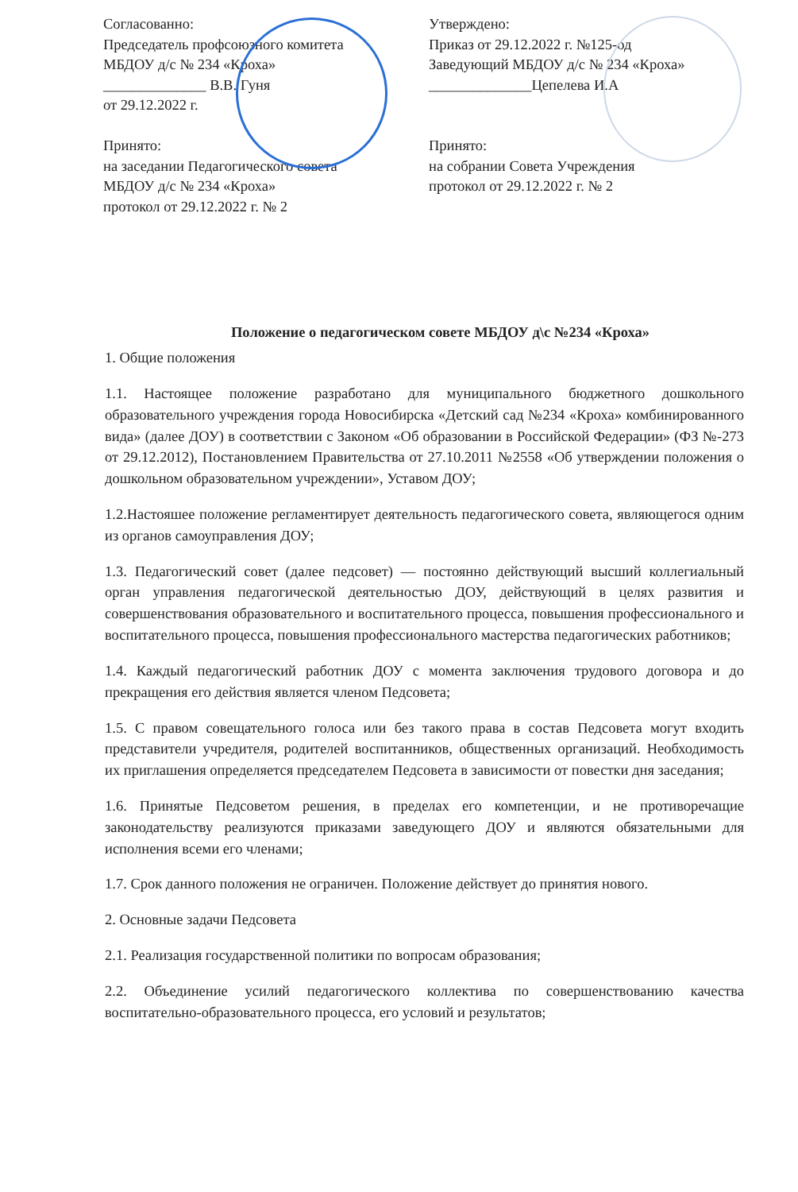Согласованно:
Председатель профсоюзного комитета
МБДОУ д/с № 234 «Кроха»
______________ В.В. Гуня
от 29.12.2022 г.
Принято:
на заседании Педагогического совета
МБДОУ д/с № 234 «Кроха»
протокол от 29.12.2022 г. № 2
Утверждено:
Приказ от 29.12.2022 г. №125-од
Заведующий МБДОУ д/с № 234 «Кроха»
______________Цепелева И.А
Принято:
на собрании Совета Учреждения
протокол от 29.12.2022 г. № 2
Положение о педагогическом совете МБДОУ д\с №234 «Кроха»
1. Общие положения
1.1. Настоящее положение разработано для муниципального бюджетного дошкольного образовательного учреждения города Новосибирска «Детский сад №234 «Кроха» комбинированного вида» (далее ДОУ) в соответствии с Законом «Об образовании в Российской Федерации» (ФЗ №-273 от 29.12.2012), Постановлением Правительства от 27.10.2011 №2558 «Об утверждении положения о дошкольном образовательном учреждении», Уставом ДОУ;
1.2.Настояшее положение регламентирует деятельность педагогического совета, являющегося одним из органов самоуправления ДОУ;
1.3. Педагогический совет (далее педсовет) — постоянно действующий высший коллегиальный орган управления педагогической деятельностью ДОУ, действующий в целях развития и совершенствования образовательного и воспитательного процесса, повышения профессионального и воспитательного процесса, повышения профессионального мастерства педагогических работников;
1.4. Каждый педагогический работник ДОУ с момента заключения трудового договора и до прекращения его действия является членом Педсовета;
1.5. С правом совещательного голоса или без такого права в состав Педсовета могут входить представители учредителя, родителей воспитанников, общественных организаций. Необходимость их приглашения определяется председателем Педсовета в зависимости от повестки дня заседания;
1.6. Принятые Педсоветом решения, в пределах его компетенции, и не противоречащие законодательству реализуются приказами заведующего ДОУ и являются обязательными для исполнения всеми его членами;
1.7. Срок данного положения не ограничен. Положение действует до принятия нового.
2. Основные задачи Педсовета
2.1. Реализация государственной политики по вопросам образования;
2.2. Объединение усилий педагогического коллектива по совершенствованию качества воспитательно-образовательного процесса, его условий и результатов;